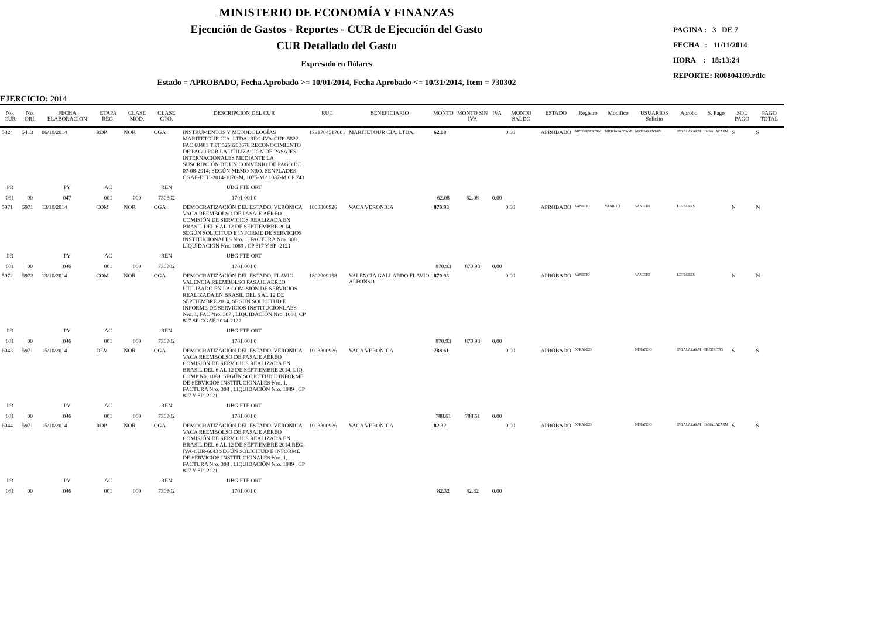MINISTERIO DE ECONOMÍA Y FINANZAS
Ejecución de Gastos - Reportes - CUR de Ejecución del Gasto
CUR Detallado del Gasto
Expresado en Dólares
Estado = APROBADO, Fecha Aprobado >= 10/01/2014, Fecha Aprobado <= 10/31/2014, Item = 730302
PAGINA : 3 DE 7
FECHA : 11/11/2014
HORA : 18:13:24
REPORTE: R00804109.rdlc
EJERCICIO: 2014
| No. CUR | No. ORI. | FECHA ELABORACION | ETAPA REG. | CLASE MOD. | CLASE GTO. | DESCRIPCION DEL CUR | RUC | BENEFICIARIO | MONTO | MONTO SIN IVA | IVA | MONTO SALDO | ESTADO | Registro | Modifico | USUARIOS Solicito | Aprobo | S. Pago | SOL PAGO | PAGO TOTAL |
| --- | --- | --- | --- | --- | --- | --- | --- | --- | --- | --- | --- | --- | --- | --- | --- | --- | --- | --- | --- | --- |
| 5824 | 5413 | 06/10/2014 | RDP | NOR | OGA | INSTRUMENTOS Y METODOLOGÍAS MARITETOUR CIA. LTDA, REG-IVA-CUR-5822 FAC 60481 TKT 5258263678 RECONOCIMIENTO DE PAGO POR LA UTILIZACIÓN DE PASAJES INTERNACIONALES MEDIANTE LA SUSCRIPCIÓN DE UN CONVENIO DE PAGO DE 07-08-2014; SEGÚN MEMO NRO. SENPLADES-CGAF-DTH-2014-1070-M, 1075-M / 1087-M,CP 743 | 1791704517001 | MARITETOUR CIA. LTDA. | 62.08 | | | 0.00 | APROBADO | MRTOAPANTAM | MRTOAPANTAM | MRTOAPANTAM | JMSALAZARM | JMSALAZARM | S | S |
| PR | | PY | AC | | REN | UBG FTE ORT | | | | | | | | | | | | | | |
| 031 | 00 | 047 | 001 | 000 | 730302 | 1701 001 0 | | | 62.08 | 62.08 | 0.00 | | | | | | | | | |
| 5971 | 5971 | 13/10/2014 | COM | NOR | OGA | DEMOCRATIZACIÓN DEL ESTADO, VERÓNICA VACA REEMBOLSO DE PASAJE AÉREO COMISIÓN DE SERVICIOS REALIZADA EN BRASIL DEL 6 AL 12 DE SEPTIEMBRE 2014, SEGÚN SOLICITUD E INFORME DE SERVICIOS INSTITUCIONALES Nro. 1, FACTURA Nro. 308 , LIQUIDACIÓN Nro. 1089 , CP 817 Y SP -2121 | 1003300926 | VACA VERONICA | 870.93 | | | 0.00 | APROBADO | VANIETO | VANIETO | VANIETO | LDFLORES | | N | N |
| PR | | PY | AC | | REN | UBG FTE ORT | | | | | | | | | | | | | | |
| 031 | 00 | 046 | 001 | 000 | 730302 | 1701 001 0 | | | 870.93 | 870.93 | 0.00 | | | | | | | | | |
| 5972 | 5972 | 13/10/2014 | COM | NOR | OGA | DEMOCRATIZACIÓN DEL ESTADO, FLAVIO VALENCIA REEMBOLSO PASAJE AEREO UTILIZADO EN LA COMISIÓN DE SERVICIOS REALIZADA EN BRASIL DEL 6 AL 12 DE SEPTIEMBRE 2014, SEGÚN SOLICITUD E INFORME DE SERVICIOS INSTITUCIONLAES Nro. 1, FAC Nro. 307 , LIQUIDACIÓN Nro. 1088, CP 817 SP-CGAF-2014-2122 | 1802909158 | VALENCIA GALLARDO FLAVIO ALFONSO | 870.93 | | | 0.00 | APROBADO | VANIETO | | VANIETO | LDFLORES | | N | N |
| PR | | PY | AC | | REN | UBG FTE ORT | | | | | | | | | | | | | | |
| 031 | 00 | 046 | 001 | 000 | 730302 | 1701 001 0 | | | 870.93 | 870.93 | 0.00 | | | | | | | | | |
| 6043 | 5971 | 15/10/2014 | DEV | NOR | OGA | DEMOCRATIZACIÓN DEL ESTADO, VERÓNICA VACA REEMBOLSO DE PASAJE AÉREO COMISIÓN DE SERVICIOS REALIZADA EN BRASIL DEL 6 AL 12 DE SEPTIEMBRE 2014, LIQ. COMP No. 1089. SEGÚN SOLICITUD E INFORME DE SERVICIOS INSTITUCIONALES Nro. 1, FACTURA Nro. 308 , LIQUIDACIÓN Nro. 1089 , CP 817 Y SP -2121 | 1003300926 | VACA VERONICA | 788.61 | | | 0.00 | APROBADO | NFRANCO | | NFRANCO | JMSALAZARM | FRZURITAS | S | S |
| PR | | PY | AC | | REN | UBG FTE ORT | | | | | | | | | | | | | | |
| 031 | 00 | 046 | 001 | 000 | 730302 | 1701 001 0 | | | 788.61 | 788.61 | 0.00 | | | | | | | | | |
| 6044 | 5971 | 15/10/2014 | RDP | NOR | OGA | DEMOCRATIZACIÓN DEL ESTADO, VERÓNICA VACA REEMBOLSO DE PASAJE AÉREO COMISIÓN DE SERVICIOS REALIZADA EN BRASIL DEL 6 AL 12 DE SEPTIEMBRE 2014,REG-IVA-CUR-6043 SEGÚN SOLICITUD E INFORME DE SERVICIOS INSTITUCIONALES Nro. 1, FACTURA Nro. 308 , LIQUIDACIÓN Nro. 1089 , CP 817 Y SP -2121 | 1003300926 | VACA VERONICA | 82.32 | | | 0.00 | APROBADO | NFRANCO | | NFRANCO | JMSALAZARM | JMSALAZARM | S | S |
| PR | | PY | AC | | REN | UBG FTE ORT | | | | | | | | | | | | | | |
| 031 | 00 | 046 | 001 | 000 | 730302 | 1701 001 0 | | | 82.32 | 82.32 | 0.00 | | | | | | | | | |